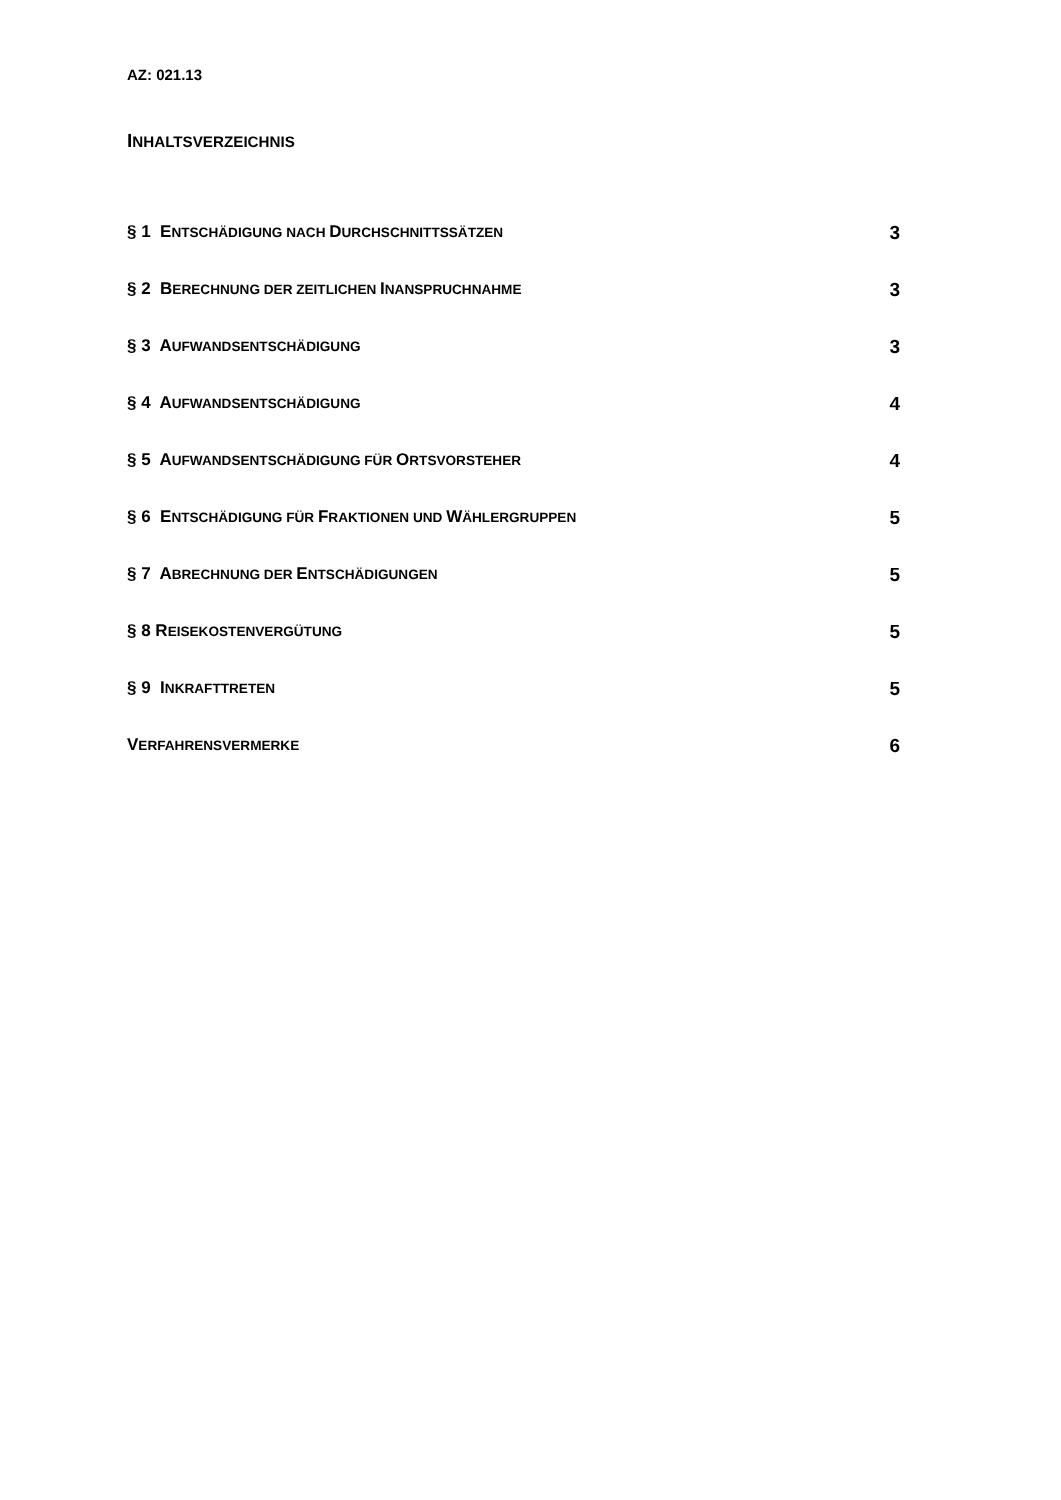AZ: 021.13
INHALTSVERZEICHNIS
§ 1 ENTSCHÄDIGUNG NACH DURCHSCHNITTSSÄTZEN 3
§ 2 BERECHNUNG DER ZEITLICHEN INANSPRUCHNAHME 3
§ 3 AUFWANDSENTSCHÄDIGUNG 3
§ 4 AUFWANDSENTSCHÄDIGUNG 4
§ 5 AUFWANDSENTSCHÄDIGUNG FÜR ORTSVORSTEHER 4
§ 6 ENTSCHÄDIGUNG FÜR FRAKTIONEN UND WÄHLERGRUPPEN 5
§ 7 ABRECHNUNG DER ENTSCHÄDIGUNGEN 5
§ 8 REISEKOSTENVERGÜTUNG 5
§ 9 INKRAFTTRETEN 5
VERFAHRENSVERMERKE 6